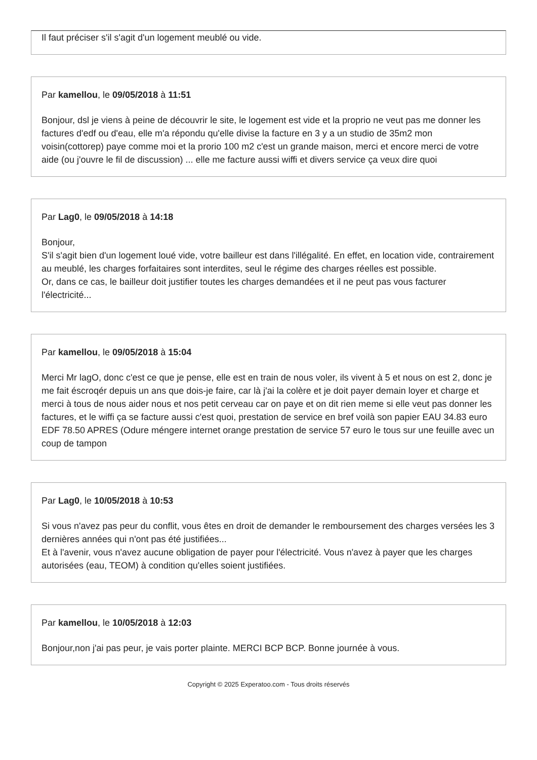Il faut préciser s'il s'agit d'un logement meublé ou vide.
Par kamellou, le 09/05/2018 à 11:51
Bonjour, dsl je viens à peine de découvrir le site, le logement est vide et la proprio ne veut pas me donner les factures d'edf ou d'eau, elle m'a répondu qu'elle divise la facture en 3 y a un studio de 35m2 mon voisin(cottorep) paye comme moi et la prorio 100 m2 c'est un grande maison, merci et encore merci de votre aide (ou j'ouvre le fil de discussion) ... elle me facture aussi wiffi et divers service ça veux dire quoi
Par Lag0, le 09/05/2018 à 14:18
Bonjour,
S'il s'agit bien d'un logement loué vide, votre bailleur est dans l'illégalité. En effet, en location vide, contrairement au meublé, les charges forfaitaires sont interdites, seul le régime des charges réelles est possible.
Or, dans ce cas, le bailleur doit justifier toutes les charges demandées et il ne peut pas vous facturer l'électricité...
Par kamellou, le 09/05/2018 à 15:04
Merci Mr lagO, donc c'est ce que je pense, elle est en train de nous voler, ils vivent à 5 et nous on est 2, donc je me fait éscroqér depuis un ans que dois-je faire, car là j'ai la colère et je doit payer demain loyer et charge et merci à tous de nous aider nous et nos petit cerveau car on paye et on dit rien meme si elle veut pas donner les factures, et le wiffi ça se facture aussi c'est quoi, prestation de service en bref voilà son papier EAU 34.83 euro EDF 78.50 APRES (Odure méngere internet orange prestation de service 57 euro le tous sur une feuille avec un coup de tampon
Par Lag0, le 10/05/2018 à 10:53
Si vous n'avez pas peur du conflit, vous êtes en droit de demander le remboursement des charges versées les 3 dernières années qui n'ont pas été justifiées...
Et à l'avenir, vous n'avez aucune obligation de payer pour l'électricité. Vous n'avez à payer que les charges autorisées (eau, TEOM) à condition qu'elles soient justifiées.
Par kamellou, le 10/05/2018 à 12:03
Bonjour,non j'ai pas peur, je vais porter plainte. MERCI BCP BCP. Bonne journée à vous.
Copyright © 2025 Experatoo.com - Tous droits réservés